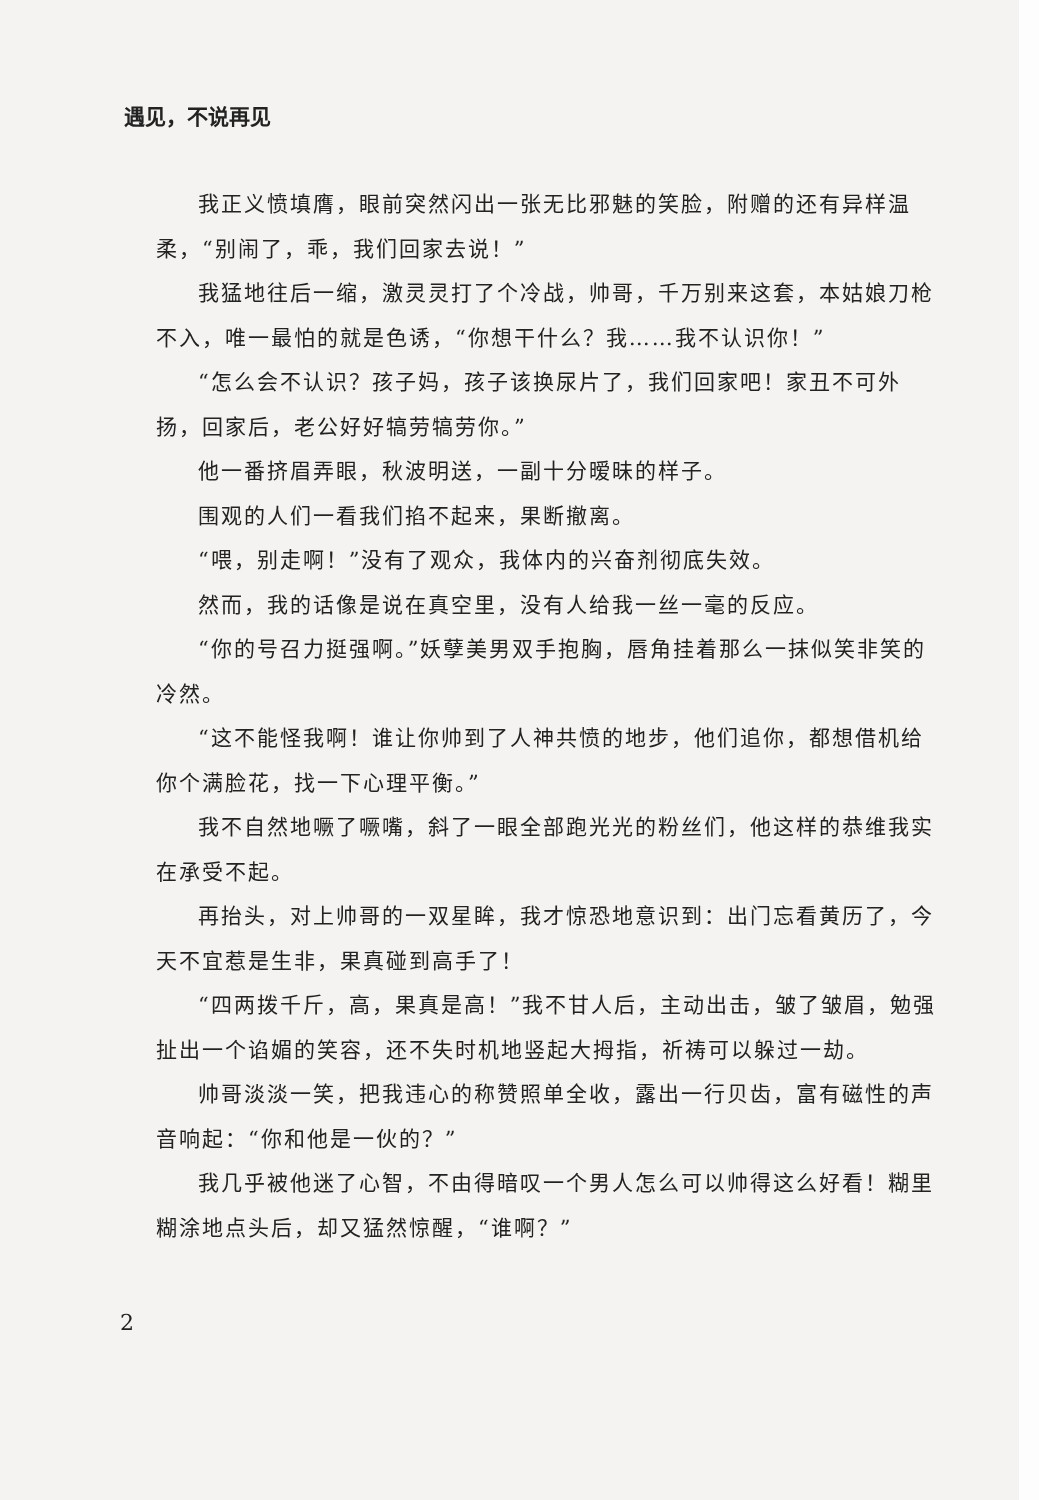遇见，不说再见
我正义愤填膺，眼前突然闪出一张无比邪魅的笑脸，附赠的还有异样温柔，“别闹了，乖，我们回家去说！”
我猛地往后一缩，激灵灵打了个冷战，帅哥，千万别来这套，本姑娘刀枪不入，唯一最怕的就是色诱，“你想干什么？我……我不认识你！”
“怎么会不认识？孩子妈，孩子该换尿片了，我们回家吧！家丑不可外扬，回家后，老公好好犒劳犒劳你。”
他一番挤眉弄眼，秋波明送，一副十分暧昧的样子。
围观的人们一看我们掐不起来，果断撤离。
“喂，别走啊！”没有了观众，我体内的兴奋剂彻底失效。
然而，我的话像是说在真空里，没有人给我一丝一毫的反应。
“你的号召力挺强啊。”妖孽美男双手抱胸，唇角挂着那么一抹似笑非笑的冷然。
“这不能怪我啊！谁让你帅到了人神共愤的地步，他们追你，都想借机给你个满脸花，找一下心理平衡。”
我不自然地噘了噘嘴，斜了一眼全部跑光光的粉丝们，他这样的恭维我实在承受不起。
再抬头，对上帅哥的一双星眸，我才惊恐地意识到：出门忘看黄历了，今天不宜惹是生非，果真碰到高手了！
“四两拨千斤，高，果真是高！”我不甘人后，主动出击，皱了皱眉，勉强扯出一个谄媚的笑容，还不失时机地竖起大拇指，祈祷可以躲过一劫。
帅哥淡淡一笑，把我违心的称赞照单全收，露出一行贝齿，富有磁性的声音响起：“你和他是一伙的？”
我几乎被他迷了心智，不由得暗叹一个男人怎么可以帅得这么好看！糊里糊涂地点头后，却又猛然惊醒，“谁啊？”
2